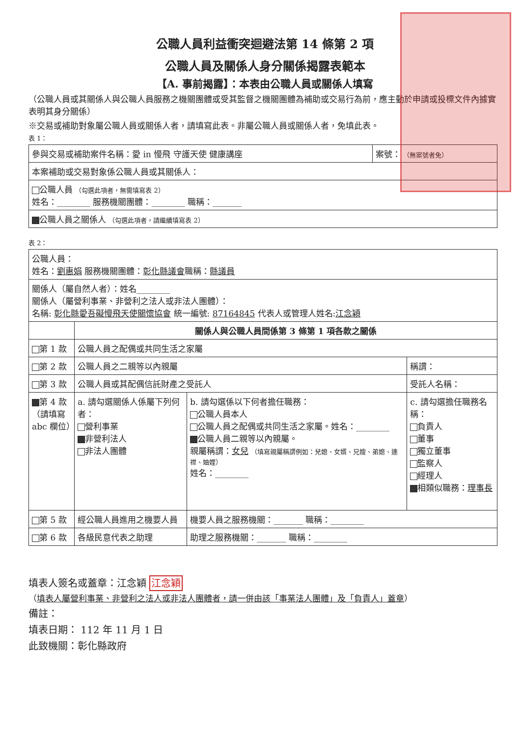公職人員利益衝突迴避法第 14 條第 2 項
公職人員及關係人身分關係揭露表範本
【A. 事前揭露】：本表由公職人員或關係人填寫
（公職人員或其關係人與公職人員服務之機關團體或受其監督之機關團體為補助或交易行為前，應主動於申請或投標文件內據實表明其身分關係）
※交易或補助對象屬公職人員或關係人者，請填寫此表。非屬公職人員或關係人者，免填此表。
表 1：
| 參與交易或補助案件名稱：愛 in 慢飛 守護天使 健康講座 | 案號： （無案號者免） |
| 本案補助或交易對象係公職人員或其關係人： | |
| 公職人員 （勾選此項者，無需填寫表 2） 姓名：________ 服務機關團體：________ 職稱：_______ | |
| 公職人員之關係人 （勾選此項者，請繼續填寫表 2） | |
表 2：
| 公職人員： 姓名： 劉惠娟 服務機關團體： 彰化縣議會 職稱： 縣議員 | | | |
| 關係人（屬自然人者）：姓名________ 關係人（屬營利事業、非營利之法人或非法人團體）： 名稱: 彰化縣愛吾礙慢飛天使關懷協會 統一編號: 87164845 代表人或管理人姓名: 江念穎 | | | |
| | 關係人與公職人員間係第 3 條第 1 項各款之關係 | | |
| 第 1 款 | 公職人員之配偶或共同生活之家屬 | | |
| 第 2 款 | 公職人員之二親等以內親屬 | | 稱謂： |
| 第 3 款 | 公職人員或其配偶信託財產之受託人 | | 受託人名稱： |
| 第 4 款 （請填寫 abc 欄位） | a. 請勾選關係人係屬下列何者： 營利事業 非營利法人 非法人團體 | b. 請勾選係以下何者擔任職務： 公職人員本人 公職人員之配偶或共同生活之家屬。姓名：________ 公職人員二親等以內親屬。 親屬稱謂： 女兒 （填寫親屬稱謂例如：兒媳、女婿、兄嫂、弟媳、連襟、妯娌） 姓名：________ | c. 請勾選擔任職務名稱： 負責人 董事 獨立董事 監察人 經理人 相類似職務： 理事長 |
| 第 5 款 | 經公職人員進用之機要人員 | 機要人員之服務機關：_______ 職稱：________ | |
| 第 6 款 | 各級民意代表之助理 | 助理之服務機關：_______ 職稱：________ | |
填表人簽名或蓋章：江念穎 江念穎
（填表人屬營利事業、非營利之法人或非法人團體者，請一併由該「事業法人團體」及「負責人」蓋章）
備註：
填表日期： 112 年 11 月 1 日
此致機關：彰化縣政府